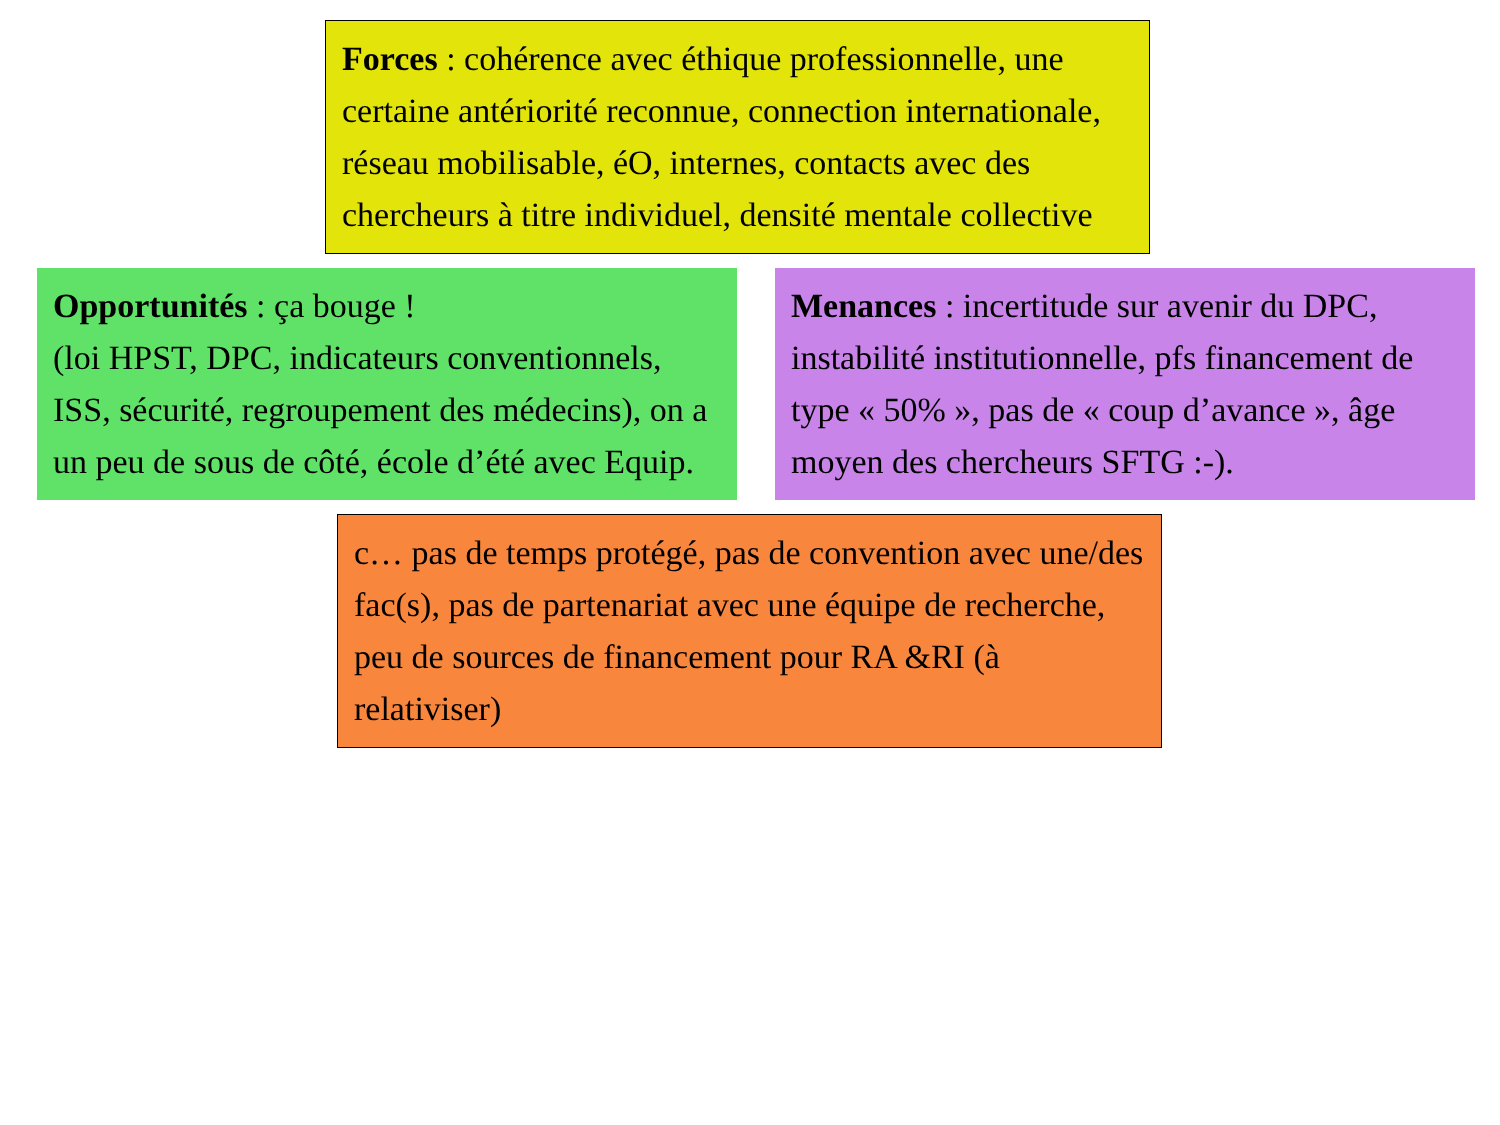Forces : cohérence avec éthique professionnelle, une certaine antériorité reconnue, connection internationale, réseau mobilisable, éO, internes, contacts avec des chercheurs à titre individuel, densité mentale collective
Opportunités : ça bouge !
(loi HPST, DPC, indicateurs conventionnels, ISS, sécurité, regroupement des médecins), on a un peu de sous de côté, école d’été avec Equip.
Menances : incertitude sur avenir du DPC, instabilité institutionnelle, pfs financement de type « 50% », pas de « coup d’avance », âge moyen des chercheurs SFTG :-).
c… pas de temps protégé, pas de convention avec une/des fac(s), pas de partenariat avec une équipe de recherche, peu de sources de financement pour RA &RI (à relativiser)